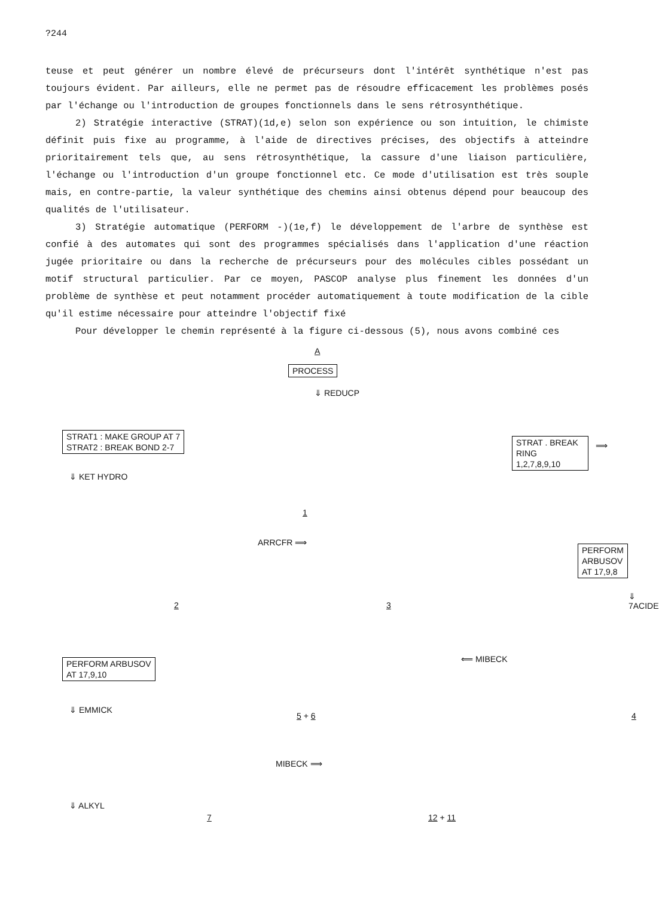?244
teuse et peut générer un nombre élevé de précurseurs dont l'intérêt synthétique n'est pas toujours évident. Par ailleurs, elle ne permet pas de résoudre efficacement les problèmes posés par l'échange ou l'introduction de groupes fonctionnels dans le sens rétrosynthétique.
2) Stratégie interactive (STRAT)(1d,e) selon son expérience ou son intuition, le chimiste définit puis fixe au programme, à l'aide de directives précises, des objectifs à atteindre prioritairement tels que, au sens rétrosynthétique, la cassure d'une liaison particulière, l'échange ou l'introduction d'un groupe fonctionnel etc. Ce mode d'utilisation est très souple mais, en contre-partie, la valeur synthétique des chemins ainsi obtenus dépend pour beaucoup des qualités de l'utilisateur.
3) Stratégie automatique (PERFORM -)(1e,f) le développement de l'arbre de synthèse est confié à des automates qui sont des programmes spécialisés dans l'application d'une réaction jugée prioritaire ou dans la recherche de précurseurs pour des molécules cibles possédant un motif structural particulier. Par ce moyen, PASCOP analyse plus finement les données d'un problème de synthèse et peut notamment procéder automatiquement à toute modification de la cible qu'il estime nécessaire pour atteindre l'objectif fixé
Pour développer le chemin représenté à la figure ci-dessous (5), nous avons combiné ces
A
PROCESS
⇓ REDUCP
STRAT1 : MAKE GROUP AT 7
STRAT2 : BREAK BOND 2-7
STRAT . BREAK RING
1,2,7,8,9,10
⟹
1
⇓ KET HYDRO
ARRCFR ⟹
PERFORM ARBUSOV
AT 17,9,8
2 3
⇓ 7ACIDE
PERFORM ARBUSOV
AT 17,9,10
⟸ MIBECK
5 + 6 4
⇓ EMMICK
MIBECK ⟹
7 12 + 11
⇓ ALKYL